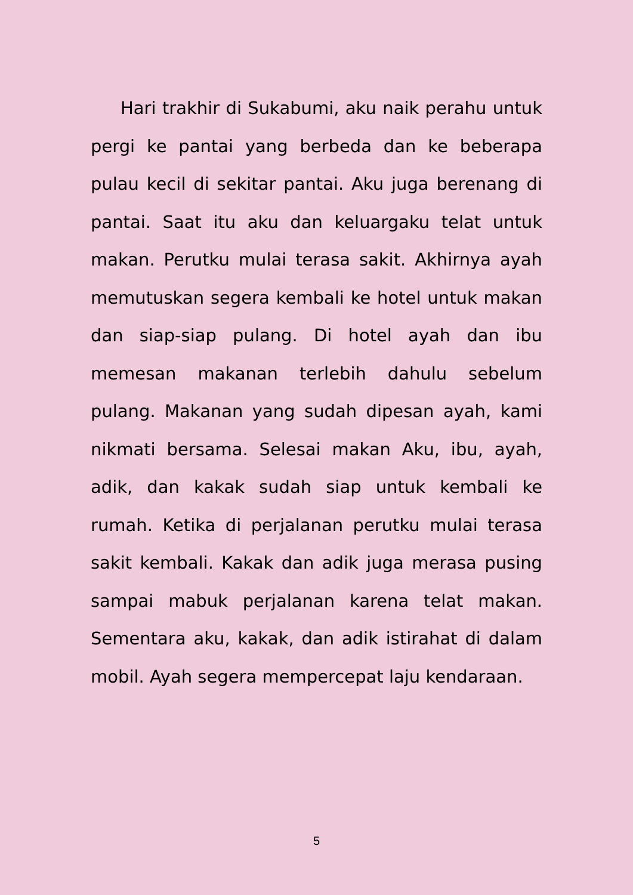Hari trakhir di Sukabumi, aku naik perahu untuk pergi ke pantai yang berbeda dan ke beberapa pulau kecil di sekitar pantai. Aku juga berenang di pantai. Saat itu aku dan keluargaku telat untuk makan. Perutku mulai terasa sakit. Akhirnya ayah memutuskan segera kembali ke hotel untuk makan dan siap-siap pulang. Di hotel ayah dan ibu memesan makanan terlebih dahulu sebelum pulang. Makanan yang sudah dipesan ayah, kami nikmati bersama. Selesai makan Aku, ibu, ayah, adik, dan kakak sudah siap untuk kembali ke rumah. Ketika di perjalanan perutku mulai terasa sakit kembali. Kakak dan adik juga merasa pusing sampai mabuk perjalanan karena telat makan. Sementara aku, kakak, dan adik istirahat di dalam mobil. Ayah segera mempercepat laju kendaraan.
5